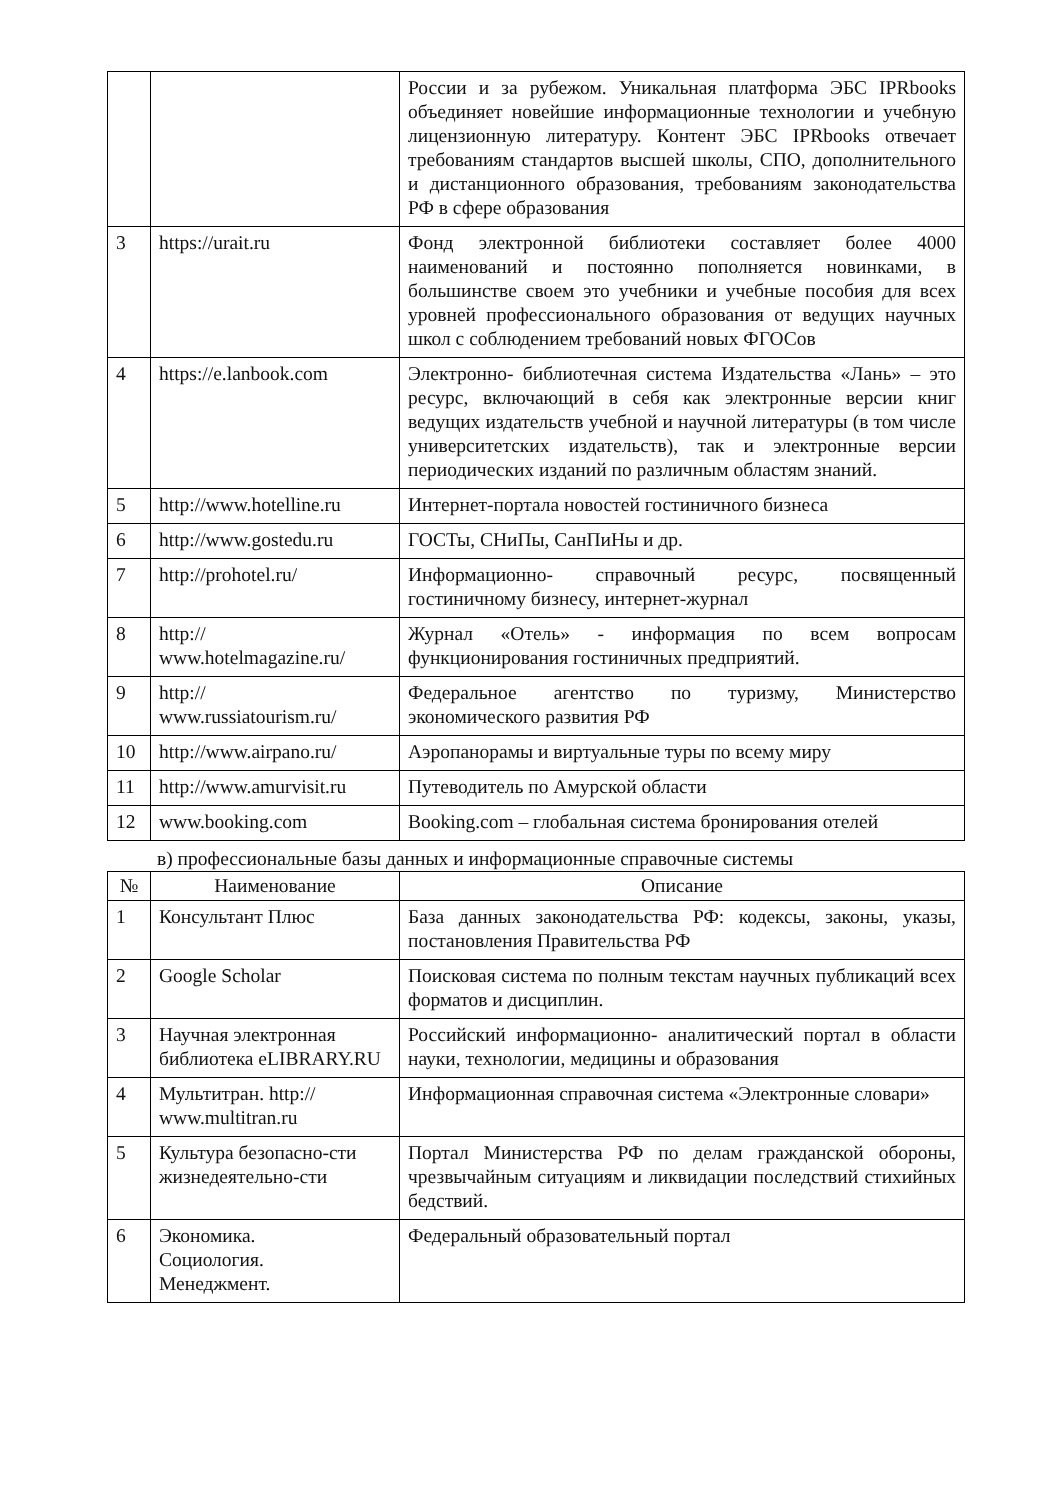| | | России и за рубежом. Уникальная платформа ЭБС IPRbooks объединяет новейшие информационные технологии и учебную лицензионную литературу. Контент ЭБС IPRbooks отвечает требованиям стандартов высшей школы, СПО, дополнительного и дистанционного образования, требованиям законодательства РФ в сфере образования |
| 3 | https://urait.ru | Фонд электронной библиотеки составляет более 4000 наименований и постоянно пополняется новинками, в большинстве своем это учебники и учебные пособия для всех уровней профессионального образования от ведущих научных школ с соблюдением требований новых ФГОСов |
| 4 | https://e.lanbook.com | Электронно- библиотечная система Издательства «Лань» – это ресурс, включающий в себя как электронные версии книг ведущих издательств учебной и научной литературы (в том числе университетских издательств), так и электронные версии периодических изданий по различным областям знаний. |
| 5 | http://www.hotelline.ru | Интернет-портала новостей гостиничного бизнеса |
| 6 | http://www.gostedu.ru | ГОСТы, СНиПы, СанПиНы и др. |
| 7 | http://prohotel.ru/ | Информационно- справочный ресурс, посвященный гостиничному бизнесу, интернет-журнал |
| 8 | http:// www.hotelmagazine.ru/ | Журнал «Отель» - информация по всем вопросам функционирования гостиничных предприятий. |
| 9 | http:// www.russiatourism.ru/ | Федеральное агентство по туризму, Министерство экономического развития РФ |
| 10 | http://www.airpano.ru/ | Аэропанорамы и виртуальные туры по всему миру |
| 11 | http://www.amurvisit.ru | Путеводитель по Амурской области |
| 12 | www.booking.com | Booking.com – глобальная система бронирования отелей |
в) профессиональные базы данных и информационные справочные системы
| № | Наименование | Описание |
| --- | --- | --- |
| 1 | Консультант Плюс | База данных законодательства РФ: кодексы, законы, указы, постановления Правительства РФ |
| 2 | Google Scholar | Поисковая система по полным текстам научных публикаций всех форматов и дисциплин. |
| 3 | Научная электронная библиотека eLIBRARY.RU | Российский информационно- аналитический портал в области науки, технологии, медицины и образования |
| 4 | Мультитран. http:// www.multitran.ru | Информационная справочная система «Электронные словари» |
| 5 | Культура безопасно-сти жизнедеятельно-сти | Портал Министерства РФ по делам гражданской обороны, чрезвычайным ситуациям и ликвидации последствий стихийных бедствий. |
| 6 | Экономика. Социология. Менеджмент. | Федеральный образовательный портал |